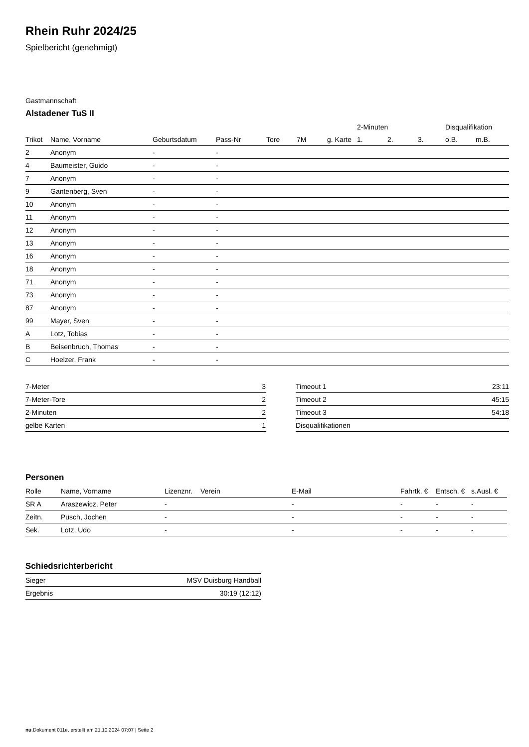Rhein Ruhr 2024/25
Spielbericht (genehmigt)
Gastmannschaft
Alstadener TuS II
| | | | | | | | 2-Minuten | | | Disqualifikation | |
| --- | --- | --- | --- | --- | --- | --- | --- | --- | --- | --- | --- |
| Trikot | Name, Vorname | Geburtsdatum | Pass-Nr | Tore | 7M | g. Karte | 1. | 2. | 3. | o.B. | m.B. |
| 2 | Anonym | - | - | | | | | | | | |
| 4 | Baumeister, Guido | - | - | | | | | | | | |
| 7 | Anonym | - | - | | | | | | | | |
| 9 | Gantenberg, Sven | - | - | | | | | | | | |
| 10 | Anonym | - | - | | | | | | | | |
| 11 | Anonym | - | - | | | | | | | | |
| 12 | Anonym | - | - | | | | | | | | |
| 13 | Anonym | - | - | | | | | | | | |
| 16 | Anonym | - | - | | | | | | | | |
| 18 | Anonym | - | - | | | | | | | | |
| 71 | Anonym | - | - | | | | | | | | |
| 73 | Anonym | - | - | | | | | | | | |
| 87 | Anonym | - | - | | | | | | | | |
| 99 | Mayer, Sven | - | - | | | | | | | | |
| A | Lotz, Tobias | - | - | | | | | | | | |
| B | Beisenbruch, Thomas | - | - | | | | | | | | |
| C | Hoelzer, Frank | - | - | | | | | | | | |
| 7-Meter | 3 |
| 7-Meter-Tore | 2 |
| 2-Minuten | 2 |
| gelbe Karten | 1 |
| Timeout 1 | 23:11 |
| Timeout 2 | 45:15 |
| Timeout 3 | 54:18 |
| Disqualifikationen | |
Personen
| Rolle | Name, Vorname | Lizenznr. | Verein | E-Mail | Fahrtk. € | Entsch. € | s.Ausl. € |
| --- | --- | --- | --- | --- | --- | --- | --- |
| SR A | Araszewicz, Peter | - | | - | - | - | - |
| Zeitn. | Pusch, Jochen | - | | - | - | - | - |
| Sek. | Lotz, Udo | - | | - | - | - | - |
Schiedsrichterbericht
| Sieger | MSV Duisburg Handball |
| Ergebnis | 30:19 (12:12) |
nu.Dokument 011e, erstellt am 21.10.2024 07:07 | Seite 2